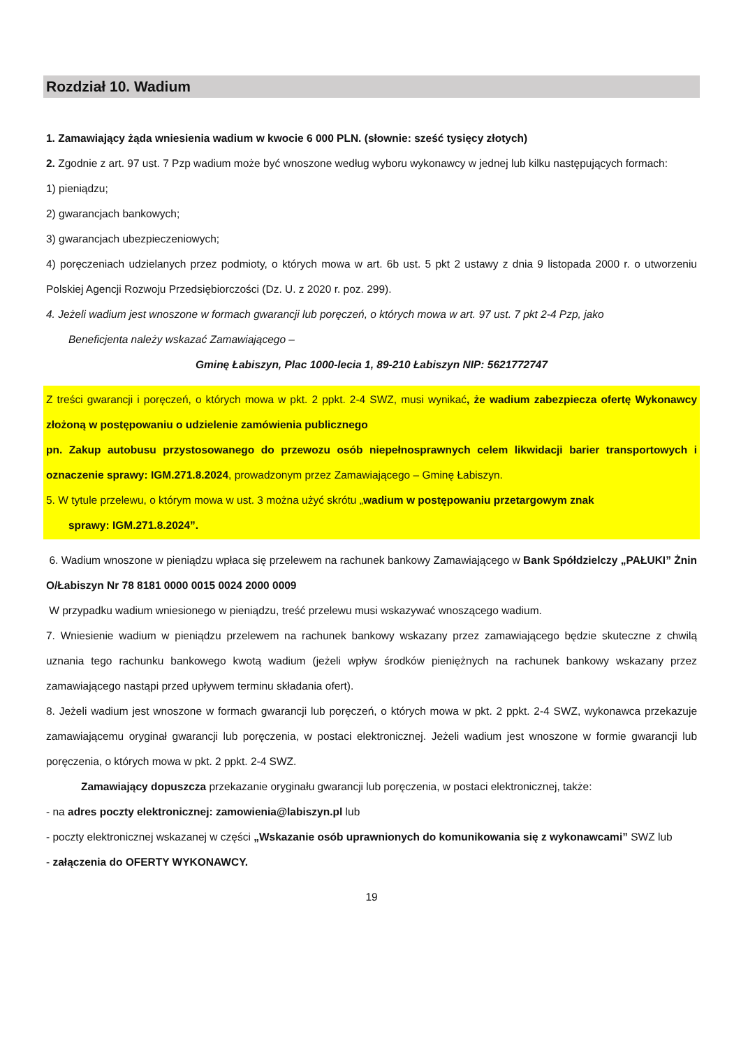Rozdział 10. Wadium
1. Zamawiający żąda wniesienia wadium w kwocie 6 000 PLN. (słownie: sześć tysięcy złotych)
2. Zgodnie z art. 97 ust. 7 Pzp wadium może być wnoszone według wyboru wykonawcy w jednej lub kilku następujących formach:
1) pieniądzu;
2) gwarancjach bankowych;
3) gwarancjach ubezpieczeniowych;
4) poręczeniach udzielanych przez podmioty, o których mowa w art. 6b ust. 5 pkt 2 ustawy z dnia 9 listopada 2000 r. o utworzeniu Polskiej Agencji Rozwoju Przedsiębiorczości (Dz. U. z 2020 r. poz. 299).
4. Jeżeli wadium jest wnoszone w formach gwarancji lub poręczeń, o których mowa w art. 97 ust. 7 pkt 2-4 Pzp, jako
Beneficjenta należy wskazać Zamawiającego –
Gminę Łabiszyn, Plac 1000-lecia 1, 89-210 Łabiszyn NIP: 5621772747
Z treści gwarancji i poręczeń, o których mowa w pkt. 2 ppkt. 2-4 SWZ, musi wynikać, że wadium zabezpiecza ofertę Wykonawcy złożoną w postępowaniu o udzielenie zamówienia publicznego
pn. Zakup autobusu przystosowanego do przewozu osób niepełnosprawnych celem likwidacji barier transportowych i oznaczenie sprawy: IGM.271.8.2024, prowadzonym przez Zamawiającego – Gminę Łabiszyn.
5. W tytule przelewu, o którym mowa w ust. 3 można użyć skrótu „wadium w postępowaniu przetargowym znak
sprawy: IGM.271.8.2024”.
6. Wadium wnoszone w pieniądzu wpłaca się przelewem na rachunek bankowy Zamawiającego w Bank Spółdzielczy „PAŁUKI” Żnin O/Łabiszyn Nr 78 8181 0000 0015 0024 2000 0009
W przypadku wadium wniesionego w pieniądzu, treść przelewu musi wskazywać wnoszącego wadium.
7. Wniesienie wadium w pieniądzu przelewem na rachunek bankowy wskazany przez zamawiającego będzie skuteczne z chwilą uznania tego rachunku bankowego kwotą wadium (jeżeli wpływ środków pieniężnych na rachunek bankowy wskazany przez zamawiającego nastąpi przed upływem terminu składania ofert).
8. Jeżeli wadium jest wnoszone w formach gwarancji lub poręczeń, o których mowa w pkt. 2 ppkt. 2-4 SWZ, wykonawca przekazuje zamawiającemu oryginał gwarancji lub poręczenia, w postaci elektronicznej. Jeżeli wadium jest wnoszone w formie gwarancji lub poręczenia, o których mowa w pkt. 2 ppkt. 2-4 SWZ.
Zamawiający dopuszcza przekazanie oryginału gwarancji lub poręczenia, w postaci elektronicznej, także:
- na adres poczty elektronicznej: zamowienia@labiszyn.pl lub
- poczty elektronicznej wskazanej w części „Wskazanie osób uprawnionych do komunikowania się z wykonawcami” SWZ lub
- załączenia do OFERTY WYKONAWCY.
19